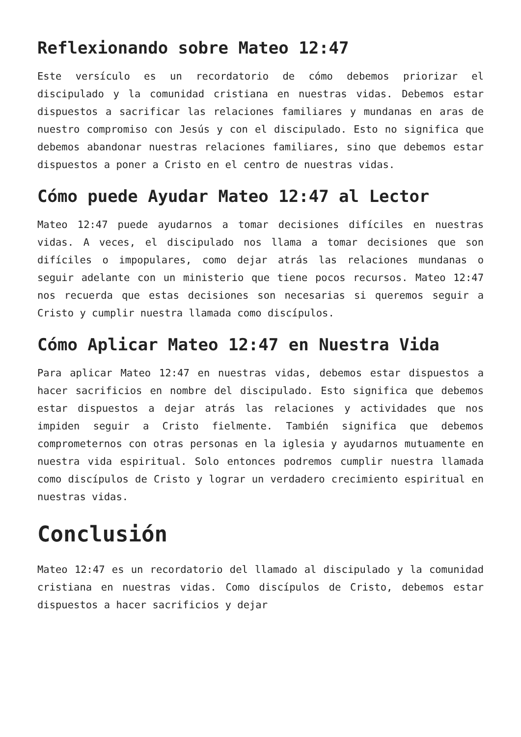Reflexionando sobre Mateo 12:47
Este versículo es un recordatorio de cómo debemos priorizar el discipulado y la comunidad cristiana en nuestras vidas. Debemos estar dispuestos a sacrificar las relaciones familiares y mundanas en aras de nuestro compromiso con Jesús y con el discipulado. Esto no significa que debemos abandonar nuestras relaciones familiares, sino que debemos estar dispuestos a poner a Cristo en el centro de nuestras vidas.
Cómo puede Ayudar Mateo 12:47 al Lector
Mateo 12:47 puede ayudarnos a tomar decisiones difíciles en nuestras vidas. A veces, el discipulado nos llama a tomar decisiones que son difíciles o impopulares, como dejar atrás las relaciones mundanas o seguir adelante con un ministerio que tiene pocos recursos. Mateo 12:47 nos recuerda que estas decisiones son necesarias si queremos seguir a Cristo y cumplir nuestra llamada como discípulos.
Cómo Aplicar Mateo 12:47 en Nuestra Vida
Para aplicar Mateo 12:47 en nuestras vidas, debemos estar dispuestos a hacer sacrificios en nombre del discipulado. Esto significa que debemos estar dispuestos a dejar atrás las relaciones y actividades que nos impiden seguir a Cristo fielmente. También significa que debemos comprometernos con otras personas en la iglesia y ayudarnos mutuamente en nuestra vida espiritual. Solo entonces podremos cumplir nuestra llamada como discípulos de Cristo y lograr un verdadero crecimiento espiritual en nuestras vidas.
Conclusión
Mateo 12:47 es un recordatorio del llamado al discipulado y la comunidad cristiana en nuestras vidas. Como discípulos de Cristo, debemos estar dispuestos a hacer sacrificios y dejar